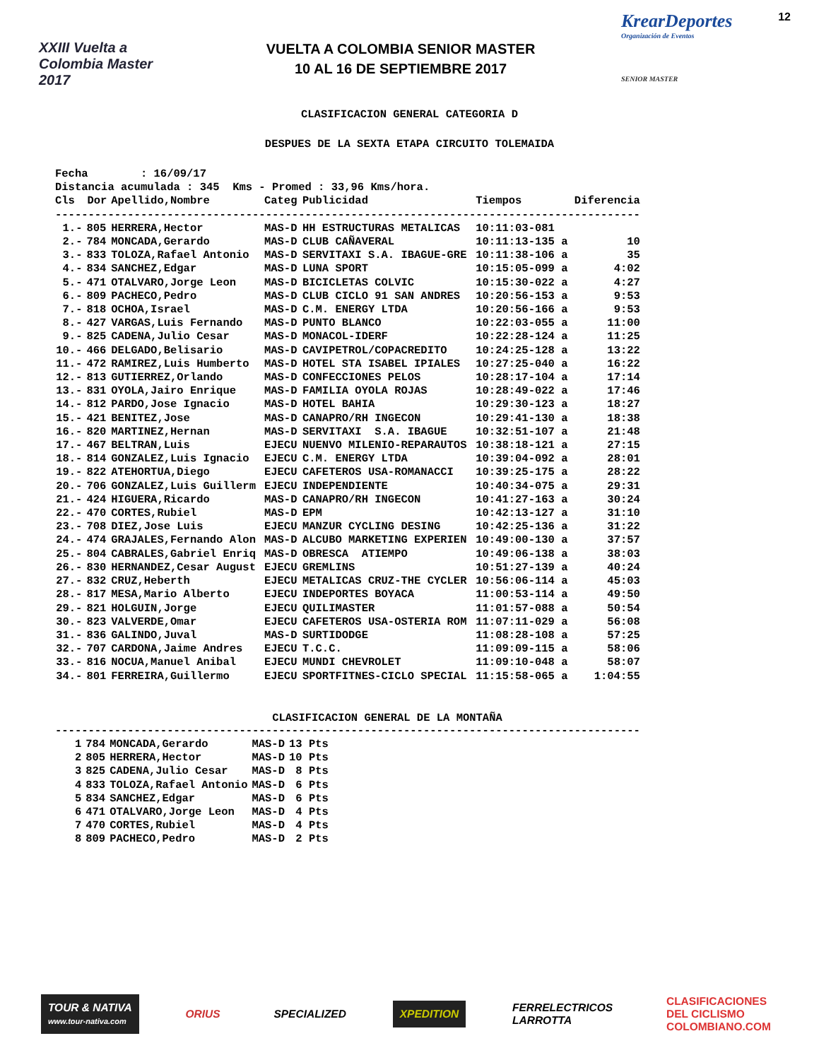XXIII Vuelta a Colombia Master 2017
VUELTA A COLOMBIA SENIOR MASTER
10 AL 16 DE SEPTIEMBRE 2017
KrearDeportes 12
Organización de Eventos
SENIOR MASTER
CLASIFICACION GENERAL CATEGORIA D
DESPUES DE LA SEXTA ETAPA CIRCUITO TOLEMAIDA
Fecha : 16/09/17 Distancia acumulada : 345 Kms - Promed : 33,96 Kms/hora.
| Cls | Dor | Apellido,Nombre | Categ | Publicidad | Tiempos | | Diferencia |
| --- | --- | --- | --- | --- | --- | --- | --- |
| ----------------------------------------------------------------------------------------- | | | | | | | |
| 1.- | 805 | HERRERA,Hector | MAS-D | HH ESTRUCTURAS METALICAS | 10:11:03-081 | | |
| 2.- | 784 | MONCADA,Gerardo | MAS-D | CLUB CAÑAVERAL | 10:11:13-135 | a | 10 |
| 3.- | 833 | TOLOZA,Rafael Antonio | MAS-D | SERVITAXI S.A. IBAGUE-GRE | 10:11:38-106 | a | 35 |
| 4.- | 834 | SANCHEZ,Edgar | MAS-D | LUNA SPORT | 10:15:05-099 | a | 4:02 |
| 5.- | 471 | OTALVARO,Jorge Leon | MAS-D | BICICLETAS COLVIC | 10:15:30-022 | a | 4:27 |
| 6.- | 809 | PACHECO,Pedro | MAS-D | CLUB CICLO 91 SAN ANDRES | 10:20:56-153 | a | 9:53 |
| 7.- | 818 | OCHOA,Israel | MAS-D | C.M. ENERGY LTDA | 10:20:56-166 | a | 9:53 |
| 8.- | 427 | VARGAS,Luis Fernando | MAS-D | PUNTO BLANCO | 10:22:03-055 | a | 11:00 |
| 9.- | 825 | CADENA,Julio Cesar | MAS-D | MONACOL-IDERF | 10:22:28-124 | a | 11:25 |
| 10.- | 466 | DELGADO,Belisario | MAS-D | CAVIPETROL/COPACREDITO | 10:24:25-128 | a | 13:22 |
| 11.- | 472 | RAMIREZ,Luis Humberto | MAS-D | HOTEL STA ISABEL IPIALES | 10:27:25-040 | a | 16:22 |
| 12.- | 813 | GUTIERREZ,Orlando | MAS-D | CONFECCIONES PELOS | 10:28:17-104 | a | 17:14 |
| 13.- | 831 | OYOLA,Jairo Enrique | MAS-D | FAMILIA OYOLA ROJAS | 10:28:49-022 | a | 17:46 |
| 14.- | 812 | PARDO,Jose Ignacio | MAS-D | HOTEL BAHIA | 10:29:30-123 | a | 18:27 |
| 15.- | 421 | BENITEZ,Jose | MAS-D | CANAPRO/RH INGECON | 10:29:41-130 | a | 18:38 |
| 16.- | 820 | MARTINEZ,Hernan | MAS-D | SERVITAXI S.A. IBAGUE | 10:32:51-107 | a | 21:48 |
| 17.- | 467 | BELTRAN,Luis | EJECU | NUENVO MILENIO-REPARAUTOS | 10:38:18-121 | a | 27:15 |
| 18.- | 814 | GONZALEZ,Luis Ignacio | EJECU | C.M. ENERGY LTDA | 10:39:04-092 | a | 28:01 |
| 19.- | 822 | ATEHORTUA,Diego | EJECU | CAFETEROS USA-ROMANACCI | 10:39:25-175 | a | 28:22 |
| 20.- | 706 | GONZALEZ,Luis Guillerm | EJECU | INDEPENDIENTE | 10:40:34-075 | a | 29:31 |
| 21.- | 424 | HIGUERA,Ricardo | MAS-D | CANAPRO/RH INGECON | 10:41:27-163 | a | 30:24 |
| 22.- | 470 | CORTES,Rubiel | MAS-D | EPM | 10:42:13-127 | a | 31:10 |
| 23.- | 708 | DIEZ,Jose Luis | EJECU | MANZUR CYCLING DESING | 10:42:25-136 | a | 31:22 |
| 24.- | 474 | GRAJALES,Fernando Alon | MAS-D | ALCUBO MARKETING EXPERIEN | 10:49:00-130 | a | 37:57 |
| 25.- | 804 | CABRALES,Gabriel Enriq | MAS-D | OBRESCA ATIEMPO | 10:49:06-138 | a | 38:03 |
| 26.- | 830 | HERNANDEZ,Cesar August | EJECU | GREMLINS | 10:51:27-139 | a | 40:24 |
| 27.- | 832 | CRUZ,Heberth | EJECU | METALICAS CRUZ-THE CYCLER | 10:56:06-114 | a | 45:03 |
| 28.- | 817 | MESA,Mario Alberto | EJECU | INDEPORTES BOYACA | 11:00:53-114 | a | 49:50 |
| 29.- | 821 | HOLGUIN,Jorge | EJECU | QUILIMASTER | 11:01:57-088 | a | 50:54 |
| 30.- | 823 | VALVERDE,Omar | EJECU | CAFETEROS USA-OSTERIA ROM | 11:07:11-029 | a | 56:08 |
| 31.- | 836 | GALINDO,Juval | MAS-D | SURTIDODGE | 11:08:28-108 | a | 57:25 |
| 32.- | 707 | CARDONA,Jaime Andres | EJECU | T.C.C. | 11:09:09-115 | a | 58:06 |
| 33.- | 816 | NOCUA,Manuel Anibal | EJECU | MUNDI CHEVROLET | 11:09:10-048 | a | 58:07 |
| 34.- | 801 | FERREIRA,Guillermo | EJECU | SPORTFITNES-CICLO SPECIAL | 11:15:58-065 | a | 1:04:55 |
CLASIFICACION GENERAL DE LA MONTAÑA
-----------------------------------------------------------------------------------------
| 1 | 784 | MONCADA,Gerardo | MAS-D | 13 Pts |
| 2 | 805 | HERRERA,Hector | MAS-D | 10 Pts |
| 3 | 825 | CADENA,Julio Cesar | MAS-D | 8 Pts |
| 4 | 833 | TOLOZA,Rafael Antonio | MAS-D | 6 Pts |
| 5 | 834 | SANCHEZ,Edgar | MAS-D | 6 Pts |
| 6 | 471 | OTALVARO,Jorge Leon | MAS-D | 4 Pts |
| 7 | 470 | CORTES,Rubiel | MAS-D | 4 Pts |
| 8 | 809 | PACHECO,Pedro | MAS-D | 2 Pts |
TOUR & NATIVA
www.tour-nativa.com
ORIUS SPECIALIZED XPEDITION
FERRELECTRICOS
LARROTTA
CLASIFICACIONES
DEL CICLISMO
COLOMBIANO.COM